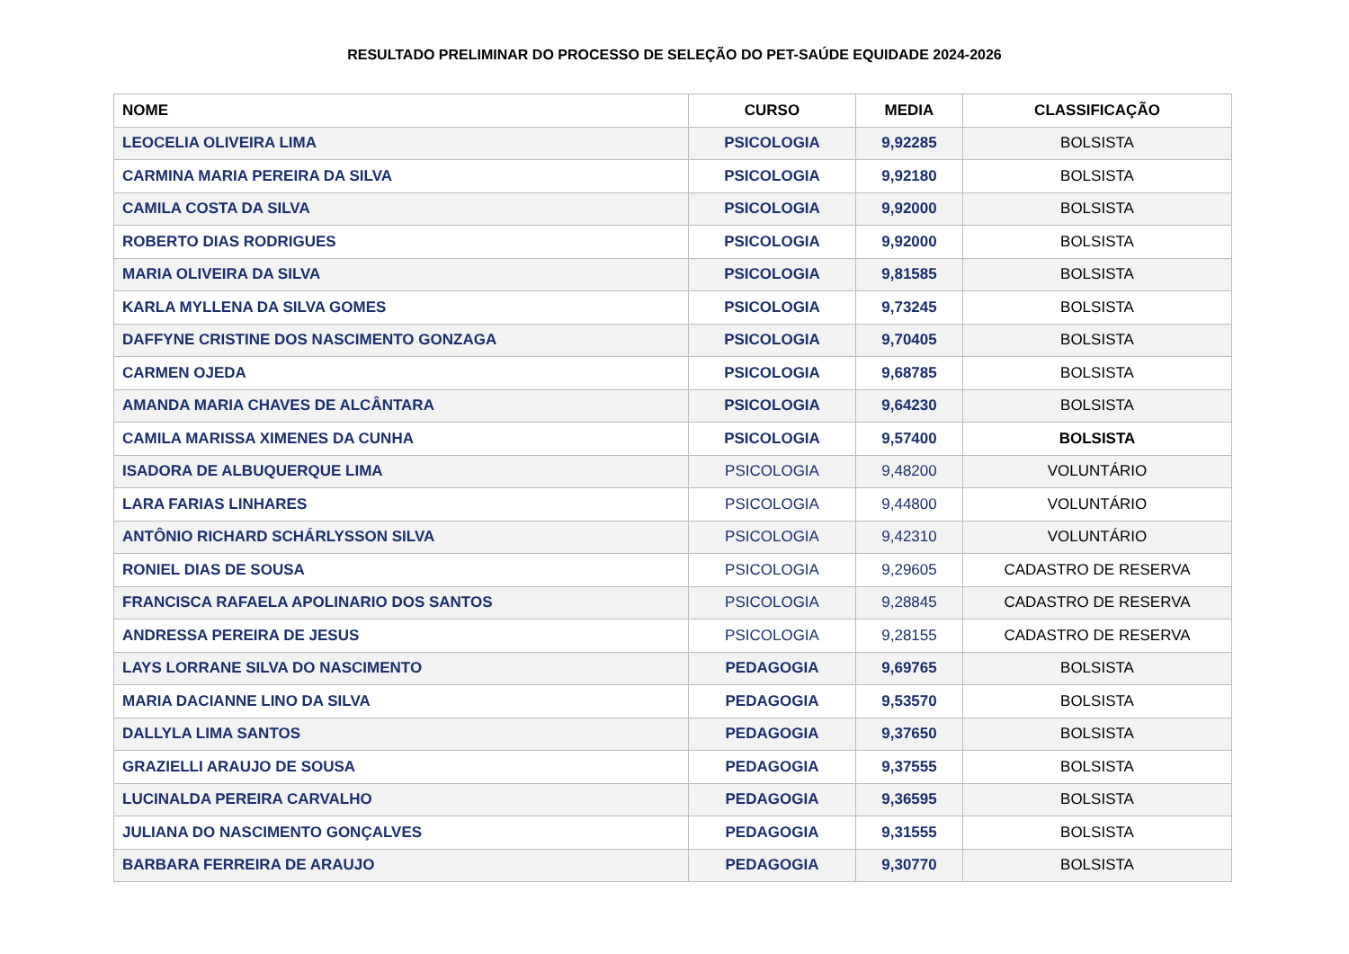RESULTADO PRELIMINAR DO PROCESSO DE SELEÇÃO DO PET-SAÚDE EQUIDADE 2024-2026
| NOME | CURSO | MEDIA | CLASSIFICAÇÃO |
| --- | --- | --- | --- |
| LEOCELIA OLIVEIRA LIMA | PSICOLOGIA | 9,92285 | BOLSISTA |
| CARMINA MARIA PEREIRA DA SILVA | PSICOLOGIA | 9,92180 | BOLSISTA |
| CAMILA COSTA DA SILVA | PSICOLOGIA | 9,92000 | BOLSISTA |
| ROBERTO DIAS RODRIGUES | PSICOLOGIA | 9,92000 | BOLSISTA |
| MARIA OLIVEIRA DA SILVA | PSICOLOGIA | 9,81585 | BOLSISTA |
| KARLA MYLLENA DA SILVA GOMES | PSICOLOGIA | 9,73245 | BOLSISTA |
| DAFFYNE CRISTINE DOS NASCIMENTO GONZAGA | PSICOLOGIA | 9,70405 | BOLSISTA |
| CARMEN OJEDA | PSICOLOGIA | 9,68785 | BOLSISTA |
| AMANDA MARIA CHAVES DE ALCÂNTARA | PSICOLOGIA | 9,64230 | BOLSISTA |
| CAMILA MARISSA XIMENES DA CUNHA | PSICOLOGIA | 9,57400 | BOLSISTA |
| ISADORA DE ALBUQUERQUE LIMA | PSICOLOGIA | 9,48200 | VOLUNTÁRIO |
| LARA FARIAS LINHARES | PSICOLOGIA | 9,44800 | VOLUNTÁRIO |
| ANTÔNIO RICHARD SCHÁRLYSSON SILVA | PSICOLOGIA | 9,42310 | VOLUNTÁRIO |
| RONIEL DIAS DE SOUSA | PSICOLOGIA | 9,29605 | CADASTRO DE RESERVA |
| FRANCISCA RAFAELA APOLINARIO DOS SANTOS | PSICOLOGIA | 9,28845 | CADASTRO DE RESERVA |
| ANDRESSA PEREIRA DE JESUS | PSICOLOGIA | 9,28155 | CADASTRO DE RESERVA |
| LAYS LORRANE SILVA DO NASCIMENTO | PEDAGOGIA | 9,69765 | BOLSISTA |
| MARIA DACIANNE LINO DA SILVA | PEDAGOGIA | 9,53570 | BOLSISTA |
| DALLYLA LIMA SANTOS | PEDAGOGIA | 9,37650 | BOLSISTA |
| GRAZIELLI ARAUJO DE SOUSA | PEDAGOGIA | 9,37555 | BOLSISTA |
| LUCINALDA PEREIRA CARVALHO | PEDAGOGIA | 9,36595 | BOLSISTA |
| JULIANA DO NASCIMENTO GONÇALVES | PEDAGOGIA | 9,31555 | BOLSISTA |
| BARBARA FERREIRA DE ARAUJO | PEDAGOGIA | 9,30770 | BOLSISTA |